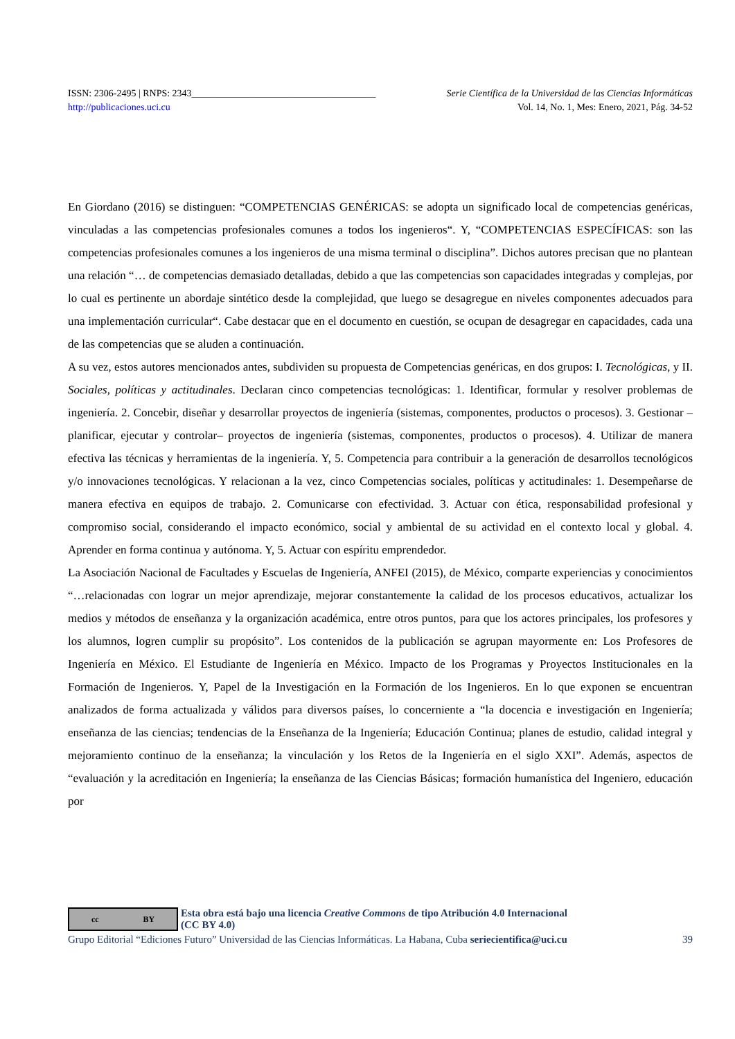ISSN: 2306-2495 | RNPS: 2343______________________________________ Serie Científica de la Universidad de las Ciencias Informáticas
http://publicaciones.uci.cu Vol. 14, No. 1, Mes: Enero, 2021, Pág. 34-52
En Giordano (2016) se distinguen: “COMPETENCIAS GENÉRICAS: se adopta un significado local de competencias genéricas, vinculadas a las competencias profesionales comunes a todos los ingenieros“. Y, “COMPETENCIAS ESPECÍFICAS: son las competencias profesionales comunes a los ingenieros de una misma terminal o disciplina”. Dichos autores precisan que no plantean una relación “… de competencias demasiado detalladas, debido a que las competencias son capacidades integradas y complejas, por lo cual es pertinente un abordaje sintético desde la complejidad, que luego se desagregue en niveles componentes adecuados para una implementación curricular“. Cabe destacar que en el documento en cuestión, se ocupan de desagregar en capacidades, cada una de las competencias que se aluden a continuación.
A su vez, estos autores mencionados antes, subdividen su propuesta de Competencias genéricas, en dos grupos: I. Tecnológicas, y II. Sociales, políticas y actitudinales. Declaran cinco competencias tecnológicas: 1. Identificar, formular y resolver problemas de ingeniería. 2. Concebir, diseñar y desarrollar proyectos de ingeniería (sistemas, componentes, productos o procesos). 3. Gestionar –planificar, ejecutar y controlar– proyectos de ingeniería (sistemas, componentes, productos o procesos). 4. Utilizar de manera efectiva las técnicas y herramientas de la ingeniería. Y, 5. Competencia para contribuir a la generación de desarrollos tecnológicos y/o innovaciones tecnológicas. Y relacionan a la vez, cinco Competencias sociales, políticas y actitudinales: 1. Desempeñarse de manera efectiva en equipos de trabajo. 2. Comunicarse con efectividad. 3. Actuar con ética, responsabilidad profesional y compromiso social, considerando el impacto económico, social y ambiental de su actividad en el contexto local y global. 4. Aprender en forma continua y autónoma. Y, 5. Actuar con espíritu emprendedor.
La Asociación Nacional de Facultades y Escuelas de Ingeniería, ANFEI (2015), de México, comparte experiencias y conocimientos “…relacionadas con lograr un mejor aprendizaje, mejorar constantemente la calidad de los procesos educativos, actualizar los medios y métodos de enseñanza y la organización académica, entre otros puntos, para que los actores principales, los profesores y los alumnos, logren cumplir su propósito”. Los contenidos de la publicación se agrupan mayormente en: Los Profesores de Ingeniería en México. El Estudiante de Ingeniería en México. Impacto de los Programas y Proyectos Institucionales en la Formación de Ingenieros. Y, Papel de la Investigación en la Formación de los Ingenieros. En lo que exponen se encuentran analizados de forma actualizada y válidos para diversos países, lo concerniente a “la docencia e investigación en Ingeniería; enseñanza de las ciencias; tendencias de la Enseñanza de la Ingeniería; Educación Continua; planes de estudio, calidad integral y mejoramiento continuo de la enseñanza; la vinculación y los Retos de la Ingeniería en el siglo XXI”. Además, aspectos de “evaluación y la acreditación en Ingeniería; la enseñanza de las Ciencias Básicas; formación humanística del Ingeniero, educación por
cc BY
Esta obra está bajo una licencia Creative Commons de tipo Atribución 4.0 Internacional
(CC BY 4.0)
Grupo Editorial “Ediciones Futuro” Universidad de las Ciencias Informáticas. La Habana, Cuba seriecientifica@uci.cu 39